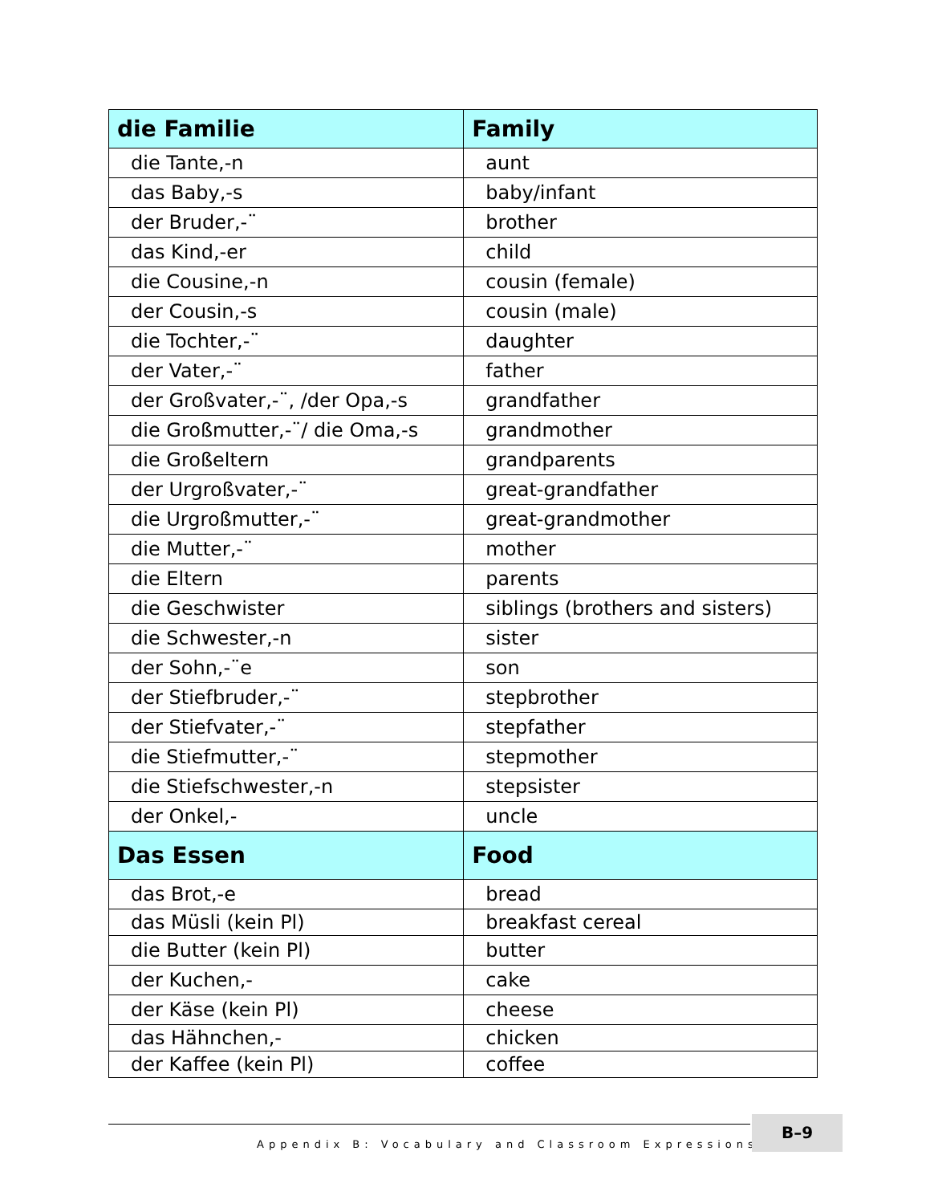| die Familie | Family |
| --- | --- |
| die Tante,-n | aunt |
| das Baby,-s | baby/infant |
| der Bruder,-¨ | brother |
| das Kind,-er | child |
| die Cousine,-n | cousin (female) |
| der Cousin,-s | cousin (male) |
| die Tochter,-¨ | daughter |
| der Vater,-¨ | father |
| der Großvater,-¨, /der Opa,-s | grandfather |
| die Großmutter,-¨/ die Oma,-s | grandmother |
| die Großeltern | grandparents |
| der Urgroßvater,-¨ | great-grandfather |
| die Urgroßmutter,-¨ | great-grandmother |
| die Mutter,-¨ | mother |
| die Eltern | parents |
| die Geschwister | siblings (brothers and sisters) |
| die Schwester,-n | sister |
| der Sohn,-¨e | son |
| der Stiefbruder,-¨ | stepbrother |
| der Stiefvater,-¨ | stepfather |
| die Stiefmutter,-¨ | stepmother |
| die Stiefschwester,-n | stepsister |
| der Onkel,- | uncle |
| Das Essen | Food |
| das Brot,-e | bread |
| das Müsli (kein Pl) | breakfast cereal |
| die Butter (kein Pl) | butter |
| der Kuchen,- | cake |
| der Käse (kein Pl) | cheese |
| das Hähnchen,- | chicken |
| der Kaffee (kein Pl) | coffee |
Appendix B: Vocabulary and Classroom Expressions ■
B–9